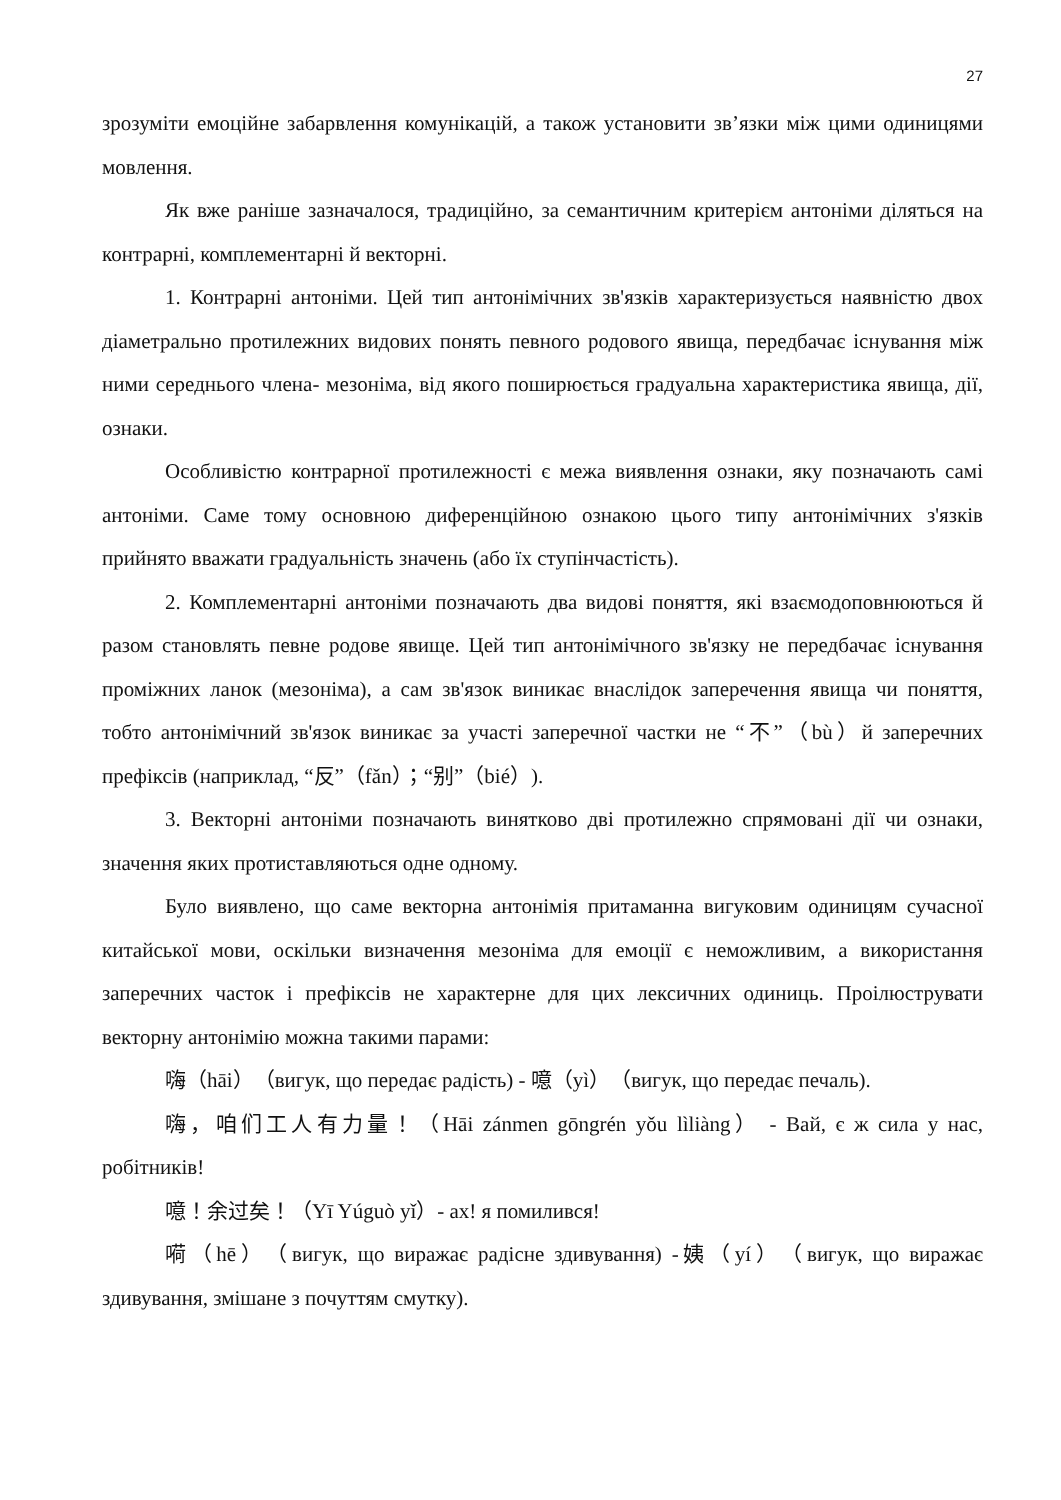27
зрозуміти емоційне забарвлення комунікацій, а також установити зв’язки між цими одиницями мовлення.
Як вже раніше зазначалося, традиційно, за семантичним критерієм антоніми діляться на контрарні, комплементарні й векторні.
1. Контрарні антоніми. Цей тип антонімічних зв'язків характеризується наявністю двох діаметрально протилежних видових понять певного родового явища, передбачає існування між ними середнього члена- мезоніма, від якого поширюється градуальна характеристика явища, дії, ознаки.
Особливістю контрарної протилежності є межа виявлення ознаки, яку позначають самі антоніми. Саме тому основною диференційною ознакою цього типу антонімічних з'язків прийнято вважати градуальність значень (або їх ступінчастість).
2. Комплементарні антоніми позначають два видові поняття, які взаємодоповнюються й разом становлять певне родове явище. Цей тип антонімічного зв'язку не передбачає існування проміжних ланок (мезоніма), а сам зв'язок виникає внаслідок заперечення явища чи поняття, тобто антонімічний зв'язок виникає за участі заперечної частки не “不”（bù）й заперечних префіксів (наприклад, “反”（fǎn）；“别”（bié）).
3. Векторні антоніми позначають винятково дві протилежно спрямовані дії чи ознаки, значення яких протиставляються одне одному.
Було виявлено, що саме векторна антонімія притаманна вигуковим одиницям сучасної китайської мови, оскільки визначення мезоніма для емоції є неможливим, а використання заперечних часток і префіксів не характерне для цих лексичних одиниць. Проілюструвати векторну антонімію можна такими парами:
嗨（hāi）（вигук, що передає радість) - 噫（yì）（вигук, що передає печаль).
嗨，咱们工人有力量！（Hāi zánmen gōngrén yǒu lìliàng） - Вай, є ж сила у нас, робітників!
噫！余过矣！（Yī Yúguò yǐ）- ах! я помилився!
嗬（hē）（вигук, що виражає радісне здивування) -姨（yí）（вигук, що виражає здивування, змішане з почуттям смутку).